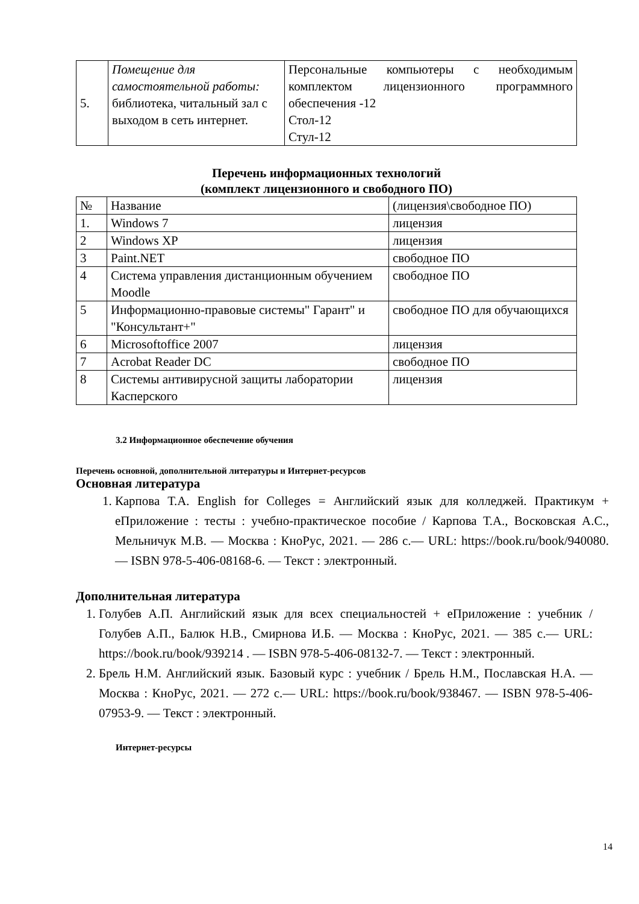| 5. | Помещение для самостоятельной работы: библиотека, читальный зал с выходом в сеть интернет. | Персональные компьютеры с необходимым комплектом лицензионного программного обеспечения -12 Стол-12 Стул-12 |
Перечень информационных технологий
(комплект лицензионного и свободного ПО)
| № | Название | (лицензия\свободное ПО) |
| 1. | Windows 7 | лицензия |
| 2 | Windows XP | лицензия |
| 3 | Paint.NET | свободное ПО |
| 4 | Система управления дистанционным обучением Moodle | свободное ПО |
| 5 | Информационно-правовые системы" Гарант" и "Консультант+" | свободное ПО для обучающихся |
| 6 | Microsoftoffice 2007 | лицензия |
| 7 | Acrobat Reader DC | свободное ПО |
| 8 | Системы антивирусной защиты лаборатории Касперского | лицензия |
3.2 Информационное обеспечение обучения
Перечень основной, дополнительной литературы и Интернет-ресурсов
Основная литература
1. Карпова Т.А. English for Colleges = Английский язык для колледжей. Практикум + еПриложение : тесты : учебно-практическое пособие / Карпова Т.А., Восковская А.С., Мельничук М.В. — Москва : КноРус, 2021. — 286 с.— URL: https://book.ru/book/940080. — ISBN 978-5-406-08168-6. — Текст : электронный.
Дополнительная литература
1. Голубев А.П. Английский язык для всех специальностей + еПриложение : учебник / Голубев А.П., Балюк Н.В., Смирнова И.Б. — Москва : КноРус, 2021. — 385 с.— URL: https://book.ru/book/939214 . — ISBN 978-5-406-08132-7. — Текст : электронный.
2. Брель Н.М. Английский язык. Базовый курс : учебник / Брель Н.М., Пославская Н.А. — Москва : КноРус, 2021. — 272 с.— URL: https://book.ru/book/938467. — ISBN 978-5-406-07953-9. — Текст : электронный.
Интернет-ресурсы
14